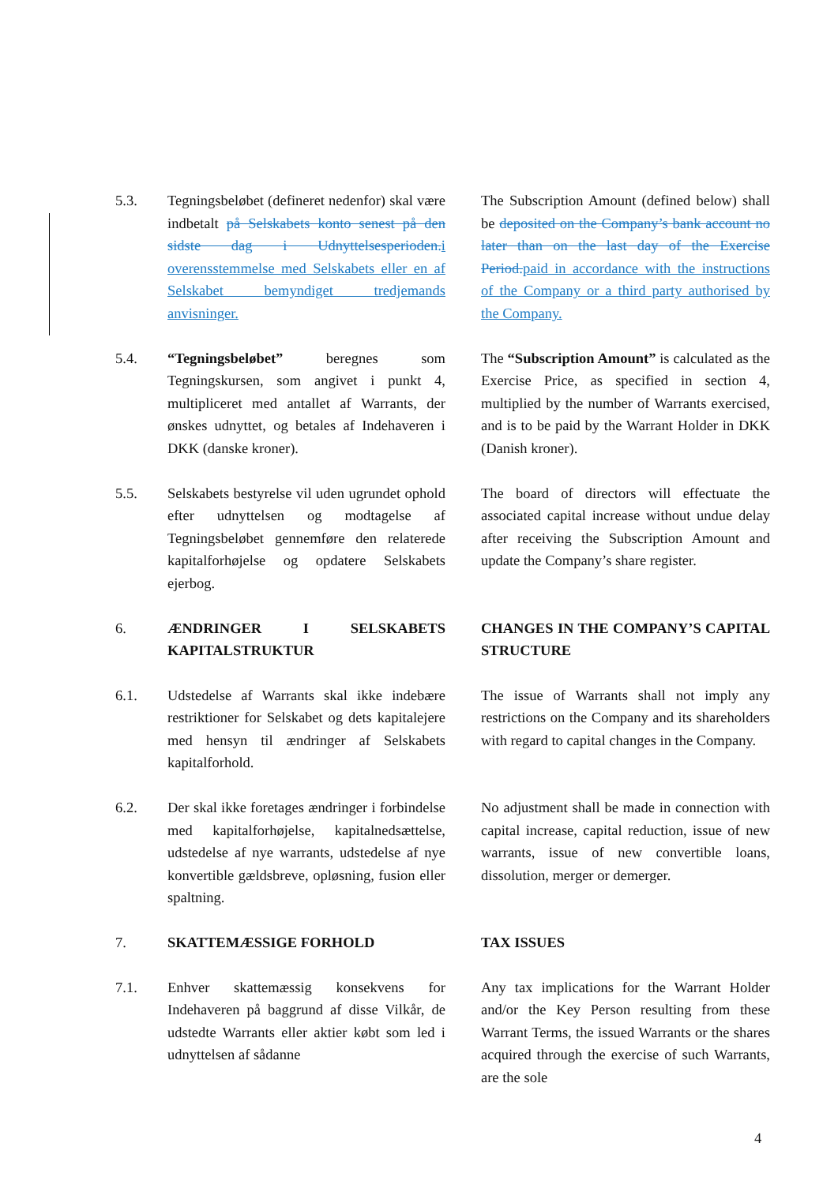5.3. Tegningsbeløbet (defineret nedenfor) skal være indbetalt på Selskabets konto senest på den sidste dag i Udnyttelsesperioden. i overensstemmelse med Selskabets eller en af Selskabet bemyndiget tredjemands anvisninger.
The Subscription Amount (defined below) shall be deposited on the Company’s bank account no later than on the last day of the Exercise Period. paid in accordance with the instructions of the Company or a third party authorised by the Company.
5.4. “Tegningsbeløbet” beregnes som Tegningskursen, som angivet i punkt 4, multipliceret med antallet af Warrants, der ønskes udnyttet, og betales af Indehaveren i DKK (danske kroner).
The “Subscription Amount” is calculated as the Exercise Price, as specified in section 4, multiplied by the number of Warrants exercised, and is to be paid by the Warrant Holder in DKK (Danish kroner).
5.5. Selskabets bestyrelse vil uden ugrundet ophold efter udnyttelsen og modtagelse af Tegningsbeløbet gennemføre den relaterede kapitalforhøjelse og opdatere Selskabets ejerbog.
The board of directors will effectuate the associated capital increase without undue delay after receiving the Subscription Amount and update the Company’s share register.
6. ÆNDRINGER I SELSKABETS KAPITALSTRUKTUR
CHANGES IN THE COMPANY’S CAPITAL STRUCTURE
6.1. Udstedelse af Warrants skal ikke indebære restriktioner for Selskabet og dets kapitalejere med hensyn til ændringer af Selskabets kapitalforhold.
The issue of Warrants shall not imply any restrictions on the Company and its shareholders with regard to capital changes in the Company.
6.2. Der skal ikke foretages ændringer i forbindelse med kapitalforhøjelse, kapitalnedsættelse, udstedelse af nye warrants, udstedelse af nye konvertible gældsbreve, opløsning, fusion eller spaltning.
No adjustment shall be made in connection with capital increase, capital reduction, issue of new warrants, issue of new convertible loans, dissolution, merger or demerger.
7. SKATTEMÆSSIGE FORHOLD TAX ISSUES
7.1. Enhver skattemæssig konsekvens for Indehaveren på baggrund af disse Vilkår, de udstedte Warrants eller aktier købt som led i udnyttelsen af sådanne
Any tax implications for the Warrant Holder and/or the Key Person resulting from these Warrant Terms, the issued Warrants or the shares acquired through the exercise of such Warrants, are the sole
4